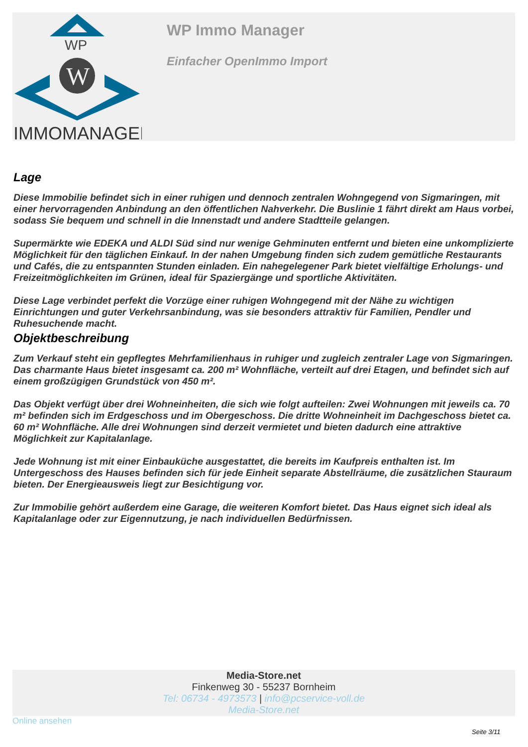WP
W
IMMOMANAGER
WP Immo Manager
Einfacher OpenImmo Import
Lage
Diese Immobilie befindet sich in einer ruhigen und dennoch zentralen Wohngegend von Sigmaringen, mit einer hervorragenden Anbindung an den öffentlichen Nahverkehr. Die Buslinie 1 fährt direkt am Haus vorbei, sodass Sie bequem und schnell in die Innenstadt und andere Stadtteile gelangen.
Supermärkte wie EDEKA und ALDI Süd sind nur wenige Gehminuten entfernt und bieten eine unkomplizierte Möglichkeit für den täglichen Einkauf. In der nahen Umgebung finden sich zudem gemütliche Restaurants und Cafés, die zu entspannten Stunden einladen. Ein nahegelegener Park bietet vielfältige Erholungs- und Freizeitmöglichkeiten im Grünen, ideal für Spaziergänge und sportliche Aktivitäten.
Diese Lage verbindet perfekt die Vorzüge einer ruhigen Wohngegend mit der Nähe zu wichtigen Einrichtungen und guter Verkehrsanbindung, was sie besonders attraktiv für Familien, Pendler und Ruhesuchende macht.
Objektbeschreibung
Zum Verkauf steht ein gepflegtes Mehrfamilienhaus in ruhiger und zugleich zentraler Lage von Sigmaringen. Das charmante Haus bietet insgesamt ca. 200 m² Wohnfläche, verteilt auf drei Etagen, und befindet sich auf einem großzügigen Grundstück von 450 m².
Das Objekt verfügt über drei Wohneinheiten, die sich wie folgt aufteilen: Zwei Wohnungen mit jeweils ca. 70 m² befinden sich im Erdgeschoss und im Obergeschoss. Die dritte Wohneinheit im Dachgeschoss bietet ca. 60 m² Wohnfläche. Alle drei Wohnungen sind derzeit vermietet und bieten dadurch eine attraktive Möglichkeit zur Kapitalanlage.
Jede Wohnung ist mit einer Einbauküche ausgestattet, die bereits im Kaufpreis enthalten ist. Im Untergeschoss des Hauses befinden sich für jede Einheit separate Abstellräume, die zusätzlichen Stauraum bieten. Der Energieausweis liegt zur Besichtigung vor.
Zur Immobilie gehört außerdem eine Garage, die weiteren Komfort bietet. Das Haus eignet sich ideal als Kapitalanlage oder zur Eigennutzung, je nach individuellen Bedürfnissen.
Media-Store.net
Finkenweg 30 - 55237 Bornheim
Tel: 06734 - 4973573 | info@pcservice-voll.de
Media-Store.net
Online ansehen
Seite 3/11